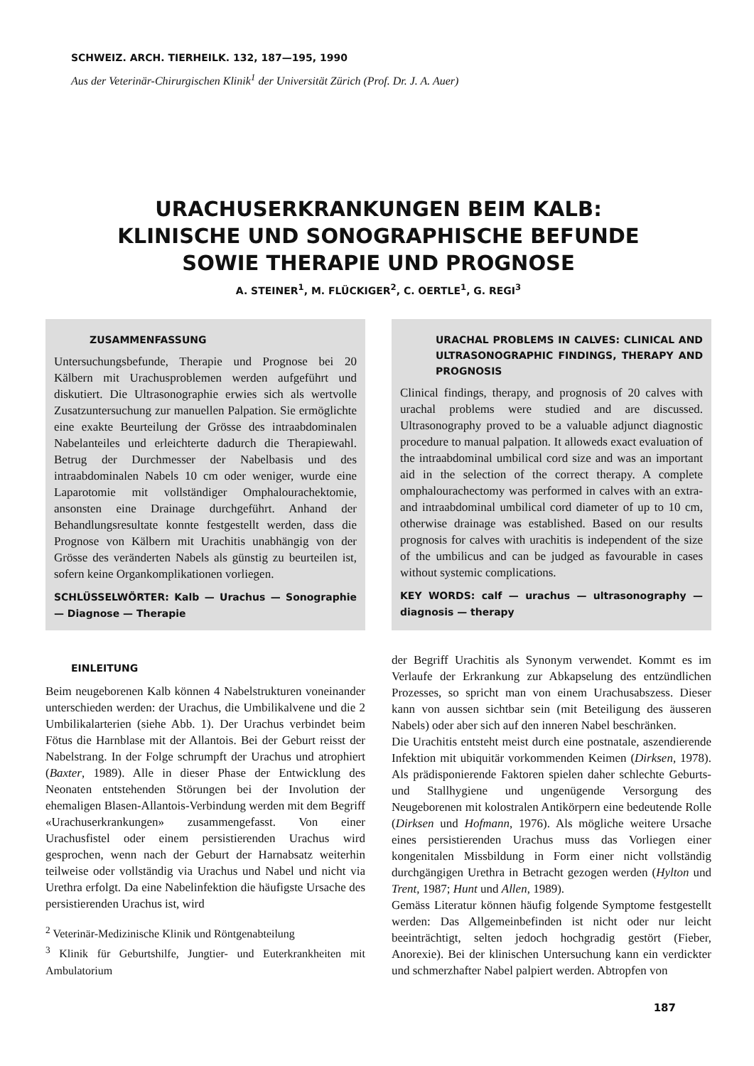SCHWEIZ. ARCH. TIERHEILK. 132, 187—195, 1990
Aus der Veterinär-Chirurgischen Klinik<sup>1</sup> der Universität Zürich (Prof. Dr. J. A. Auer)
URACHUSERKRANKUNGEN BEIM KALB:
KLINISCHE UND SONOGRAPHISCHE BEFUNDE
SOWIE THERAPIE UND PROGNOSE
A. STEINER<sup>1</sup>, M. FLÜCKIGER<sup>2</sup>, C. OERTLE<sup>1</sup>, G. REGI<sup>3</sup>
ZUSAMMENFASSUNG
Untersuchungsbefunde, Therapie und Prognose bei 20 Kälbern mit Urachusproblemen werden aufgeführt und diskutiert. Die Ultrasonographie erwies sich als wertvolle Zusatzuntersuchung zur manuellen Palpation. Sie ermöglichte eine exakte Beurteilung der Grösse des intraabdominalen Nabelanteiles und erleichterte dadurch die Therapiewahl. Betrug der Durchmesser der Nabelbasis und des intraabdominalen Nabels 10 cm oder weniger, wurde eine Laparotomie mit vollständiger Omphalourachektomie, ansonsten eine Drainage durchgeführt. Anhand der Behandlungsresultate konnte festgestellt werden, dass die Prognose von Kälbern mit Urachitis unabhängig von der Grösse des veränderten Nabels als günstig zu beurteilen ist, sofern keine Organkomplikationen vorliegen.
SCHLÜSSELWÖRTER: Kalb — Urachus — Sonographie — Diagnose — Therapie
URACHAL PROBLEMS IN CALVES: CLINICAL AND ULTRASONOGRAPHIC FINDINGS, THERAPY AND PROGNOSIS
Clinical findings, therapy, and prognosis of 20 calves with urachal problems were studied and are discussed. Ultrasonography proved to be a valuable adjunct diagnostic procedure to manual palpation. It alloweds exact evaluation of the intraabdominal umbilical cord size and was an important aid in the selection of the correct therapy. A complete omphalourachectomy was performed in calves with an extra- and intraabdominal umbilical cord diameter of up to 10 cm, otherwise drainage was established. Based on our results prognosis for calves with urachitis is independent of the size of the umbilicus and can be judged as favourable in cases without systemic complications.
KEY WORDS: calf — urachus — ultrasonography — diagnosis — therapy
EINLEITUNG
Beim neugeborenen Kalb können 4 Nabelstrukturen voneinander unterschieden werden: der Urachus, die Umbilikalvene und die 2 Umbilikalarterien (siehe Abb. 1). Der Urachus verbindet beim Fötus die Harnblase mit der Allantois. Bei der Geburt reisst der Nabelstrang. In der Folge schrumpft der Urachus und atrophiert (Baxter, 1989). Alle in dieser Phase der Entwicklung des Neonaten entstehenden Störungen bei der Involution der ehemaligen Blasen-Allantois-Verbindung werden mit dem Begriff «Urachuserkrankungen» zusammengefasst. Von einer Urachusfistel oder einem persistierenden Urachus wird gesprochen, wenn nach der Geburt der Harnabsatz weiterhin teilweise oder vollständig via Urachus und Nabel und nicht via Urethra erfolgt. Da eine Nabelinfektion die häufigste Ursache des persistierenden Urachus ist, wird
<sup>2</sup> Veterinär-Medizinische Klinik und Röntgenabteilung
<sup>3</sup> Klinik für Geburtshilfe, Jungtier- und Euterkrankheiten mit Ambulatorium
der Begriff Urachitis als Synonym verwendet. Kommt es im Verlaufe der Erkrankung zur Abkapselung des entzündlichen Prozesses, so spricht man von einem Urachusabszess. Dieser kann von aussen sichtbar sein (mit Beteiligung des äusseren Nabels) oder aber sich auf den inneren Nabel beschränken.
Die Urachitis entsteht meist durch eine postnatale, aszendierende Infektion mit ubiquitär vorkommenden Keimen (Dirksen, 1978). Als prädisponierende Faktoren spielen daher schlechte Geburts- und Stallhygiene und ungenügende Versorgung des Neugeborenen mit kolostralen Antikörpern eine bedeutende Rolle (Dirksen und Hofmann, 1976). Als mögliche weitere Ursache eines persistierenden Urachus muss das Vorliegen einer kongenitalen Missbildung in Form einer nicht vollständig durchgängigen Urethra in Betracht gezogen werden (Hylton und Trent, 1987; Hunt und Allen, 1989).
Gemäss Literatur können häufig folgende Symptome festgestellt werden: Das Allgemeinbefinden ist nicht oder nur leicht beeinträchtigt, selten jedoch hochgradig gestört (Fieber, Anorexie). Bei der klinischen Untersuchung kann ein verdickter und schmerzhafter Nabel palpiert werden. Abtropfen von
187